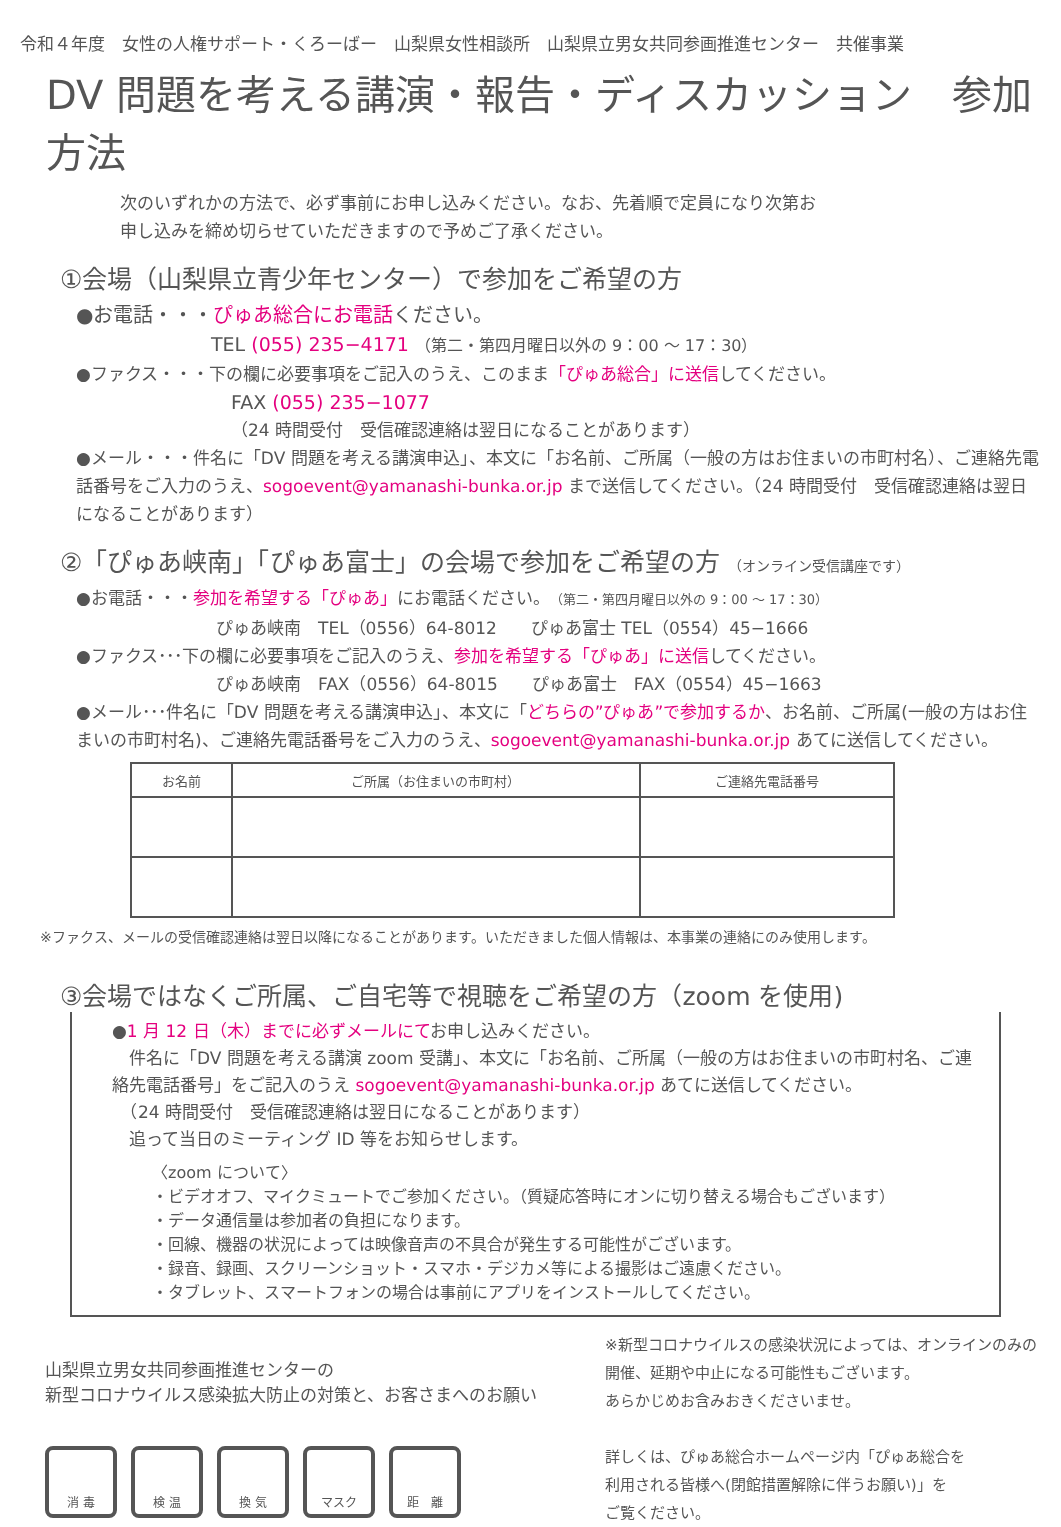令和４年度　女性の人権サポート・くろーばー　山梨県女性相談所　山梨県立男女共同参画推進センター　共催事業
DV 問題を考える講演・報告・ディスカッション　参加方法
次のいずれかの方法で、必ず事前にお申し込みください。なお、先着順で定員になり次第お
申し込みを締め切らせていただきますので予めご了承ください。
①会場（山梨県立青少年センター）で参加をご希望の方
●お電話・・・ぴゅあ総合にお電話ください。
TEL (055) 235−4171 （第二・第四月曜日以外の 9：00 ～ 17：30）
●ファクス・・・下の欄に必要事項をご記入のうえ、このまま「ぴゅあ総合」に送信してください。
FAX (055) 235−1077
（24 時間受付　受信確認連絡は翌日になることがあります）
●メール・・・件名に「DV 問題を考える講演申込」、本文に「お名前、ご所属（一般の方はお住まいの市町村名）、ご連絡先電話番号をご入力のうえ、sogoevent@yamanashi-bunka.or.jp まで送信してください。（24 時間受付　受信確認連絡は翌日になることがあります）
②「ぴゅあ峡南」「ぴゅあ富士」の会場で参加をご希望の方 （オンライン受信講座です）
●お電話・・・参加を希望する「ぴゅあ」にお電話ください。（第二・第四月曜日以外の 9：00 ～ 17：30）
ぴゅあ峡南　TEL（0556）64-8012　　ぴゅあ富士 TEL（0554）45−1666
●ファクス･･･下の欄に必要事項をご記入のうえ、参加を希望する「ぴゅあ」に送信してください。
ぴゅあ峡南　FAX（0556）64-8015　　ぴゅあ富士　FAX（0554）45−1663
●メール･･･件名に「DV 問題を考える講演申込」、本文に「どちらの”ぴゅあ”で参加するか、お名前、ご所属(一般の方はお住まいの市町村名)、ご連絡先電話番号をご入力のうえ、sogoevent@yamanashi-bunka.or.jp あてに送信してください。
| お名前 | ご所属（お住まいの市町村） | ご連絡先電話番号 |
| --- | --- | --- |
※ファクス、メールの受信確認連絡は翌日以降になることがあります。いただきました個人情報は、本事業の連絡にのみ使用します。
③会場ではなくご所属、ご自宅等で視聴をご希望の方（zoom を使用)
●1 月 12 日（木）までに必ずメールにてお申し込みください。
　件名に「DV 問題を考える講演 zoom 受講」、本文に「お名前、ご所属（一般の方はお住まいの市町村名、ご連絡先電話番号」をご記入のうえ sogoevent@yamanashi-bunka.or.jp あてに送信してください。
　（24 時間受付　受信確認連絡は翌日になることがあります）
　追って当日のミーティング ID 等をお知らせします。
〈zoom について〉
・ビデオオフ、マイクミュートでご参加ください。（質疑応答時にオンに切り替える場合もございます）
・データ通信量は参加者の負担になります。
・回線、機器の状況によっては映像音声の不具合が発生する可能性がございます。
・録音、録画、スクリーンショット・スマホ・デジカメ等による撮影はご遠慮ください。
・タブレット、スマートフォンの場合は事前にアプリをインストールしてください。
山梨県立男女共同参画推進センターの
新型コロナウイルス感染拡大防止の対策と、お客さまへのお願い
消 毒 検 温 換 気 マスク 距　離
※新型コロナウイルスの感染状況によっては、オンラインのみの
開催、延期や中止になる可能性もございます。
あらかじめお含みおきくださいませ。
詳しくは、ぴゅあ総合ホームページ内「ぴゅあ総合を
利用される皆様へ(閉館措置解除に伴うお願い)」を
ご覧ください。